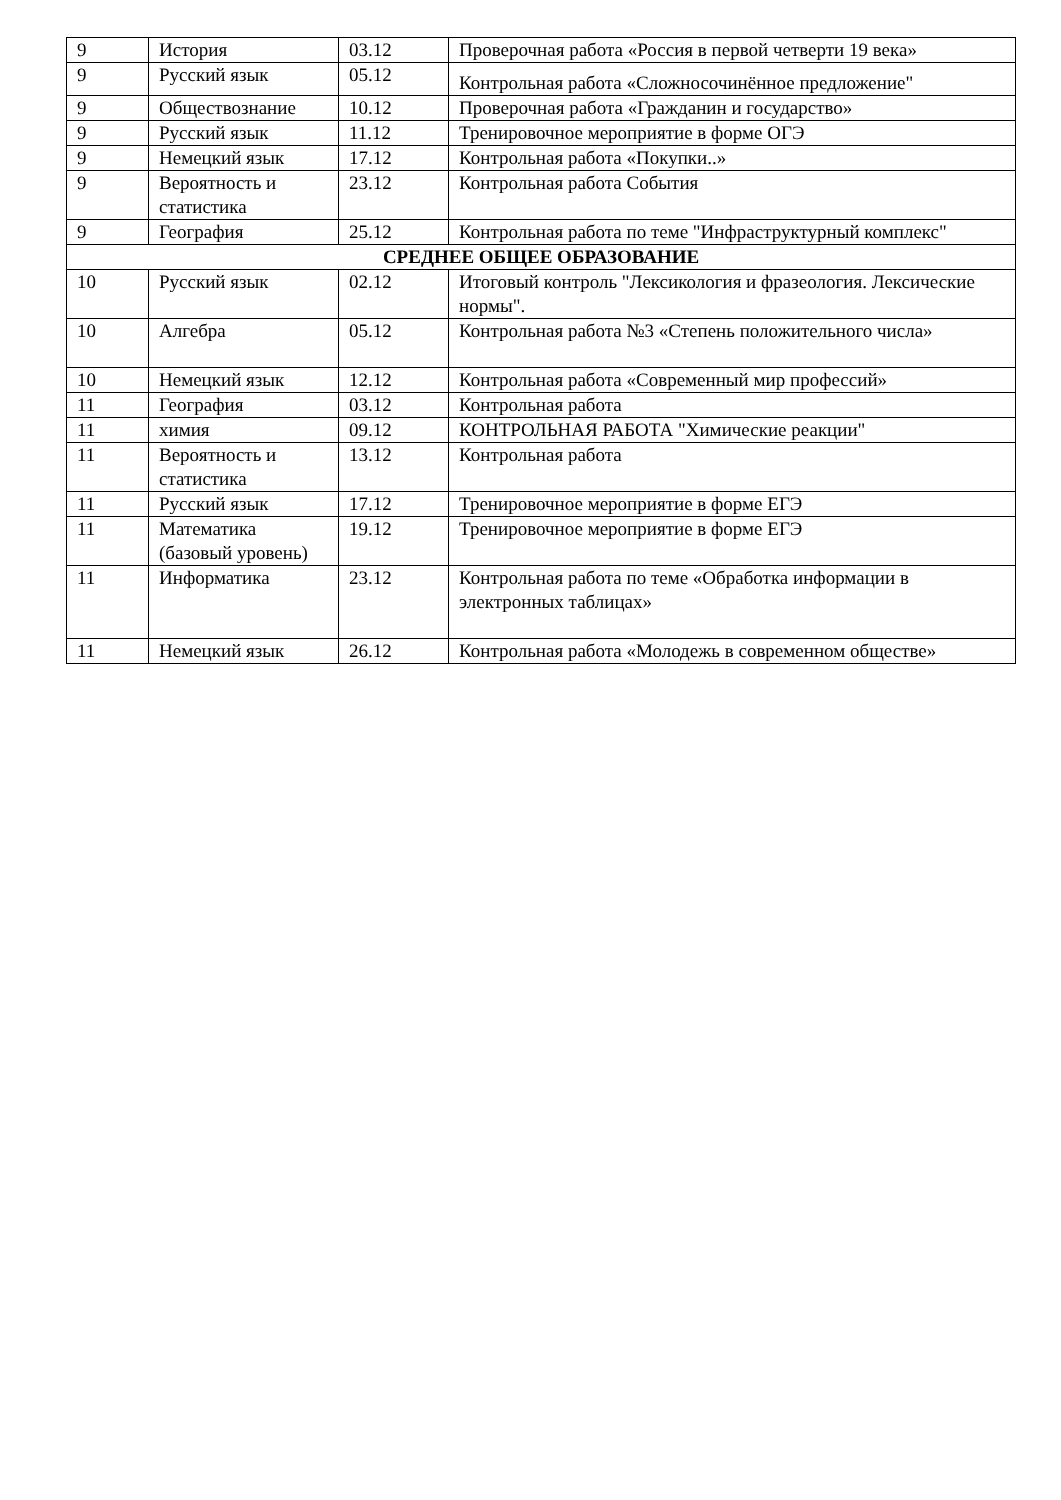| 9 | История | 03.12 | Проверочная работа «Россия в первой четверти 19 века» |
| 9 | Русский язык | 05.12 | Контрольная работа «Сложносочинённое предложение" |
| 9 | Обществознание | 10.12 | Проверочная работа «Гражданин и государство» |
| 9 | Русский язык | 11.12 | Тренировочное мероприятие в форме ОГЭ |
| 9 | Немецкий язык | 17.12 | Контрольная работа «Покупки..» |
| 9 | Вероятность и статистика | 23.12 | Контрольная работа События |
| 9 | География | 25.12 | Контрольная работа по теме "Инфраструктурный комплекс" |
| СРЕДНЕЕ ОБЩЕЕ ОБРАЗОВАНИЕ | | | |
| 10 | Русский язык | 02.12 | Итоговый контроль "Лексикология и фразеология. Лексические нормы". |
| 10 | Алгебра | 05.12 | Контрольная работа №3 «Степень положительного числа» |
| 10 | Немецкий язык | 12.12 | Контрольная работа «Современный мир профессий» |
| 11 | География | 03.12 | Контрольная работа |
| 11 | химия | 09.12 | КОНТРОЛЬНАЯ РАБОТА "Химические реакции" |
| 11 | Вероятность и статистика | 13.12 | Контрольная работа |
| 11 | Русский язык | 17.12 | Тренировочное мероприятие в форме ЕГЭ |
| 11 | Математика (базовый уровень) | 19.12 | Тренировочное мероприятие в форме ЕГЭ |
| 11 | Информатика | 23.12 | Контрольная работа по теме «Обработка информации в электронных таблицах» |
| 11 | Немецкий язык | 26.12 | Контрольная работа «Молодежь в современном обществе» |